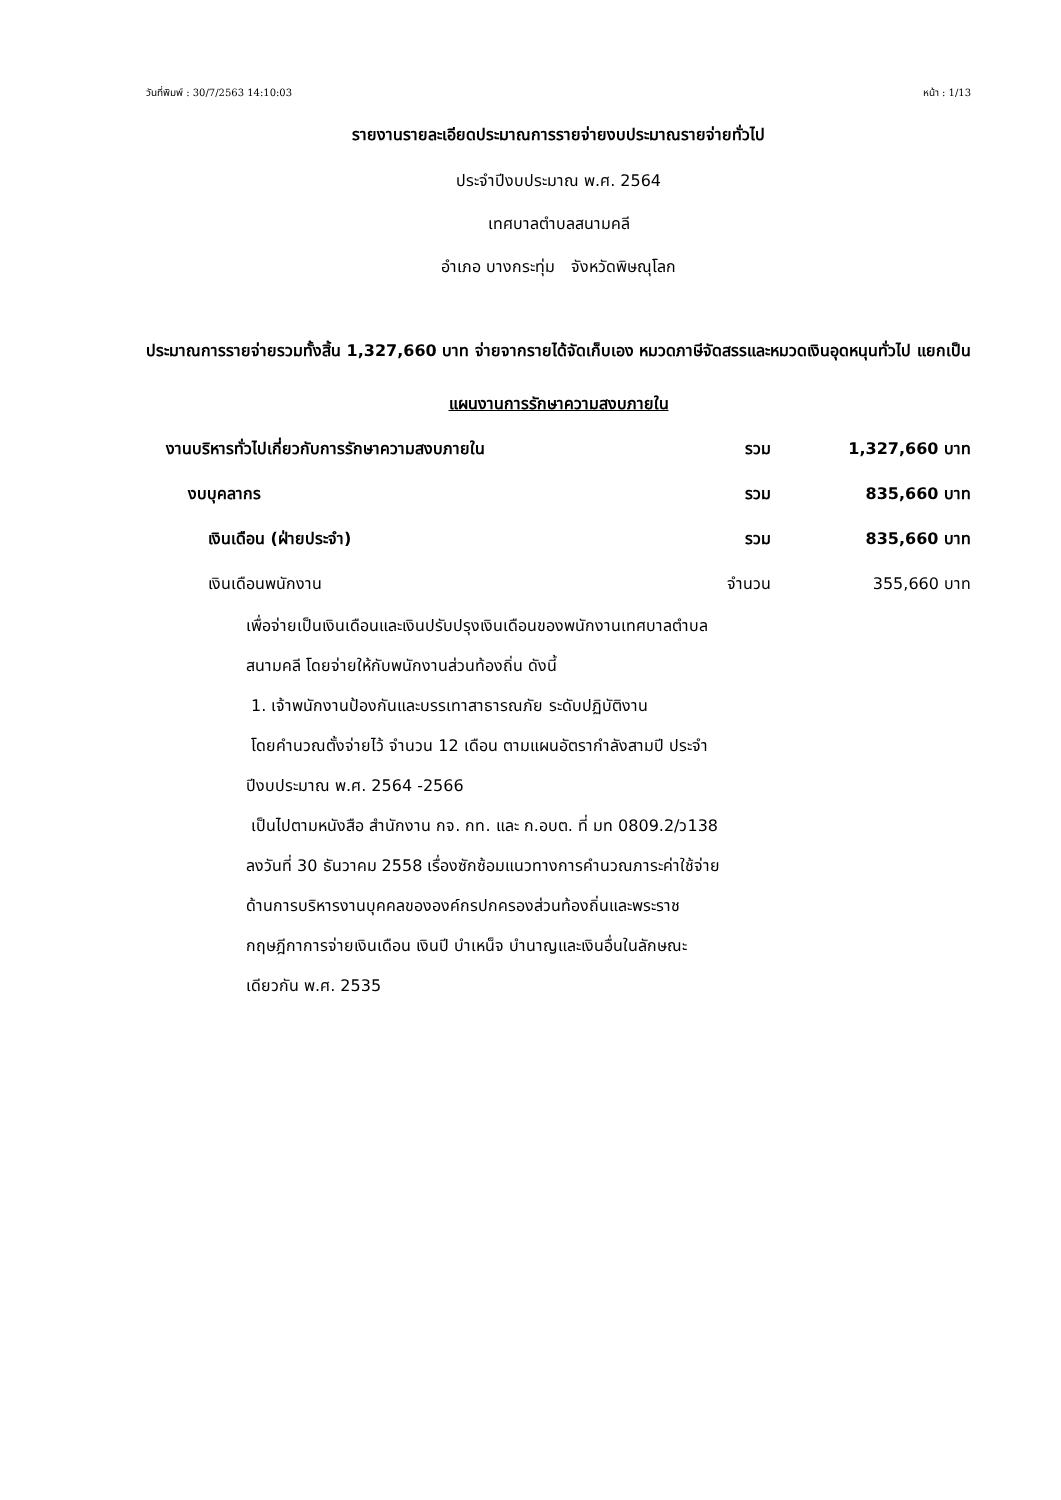วันที่พิมพ์ : 30/7/2563 14:10:03 หน้า : 1/13
รายงานรายละเอียดประมาณการรายจ่ายงบประมาณรายจ่ายทั่วไป
ประจำปีงบประมาณ พ.ศ. 2564
เทศบาลตำบลสนามคลี
อำเภอ บางกระทุ่ม จังหวัดพิษณุโลก
ประมาณการรายจ่ายรวมทั้งสิ้น 1,327,660 บาท จ่ายจากรายได้จัดเก็บเอง หมวดภาษีจัดสรรและหมวดเงินอุดหนุนทั่วไป แยกเป็น
แผนงานการรักษาความสงบภายใน
| งานบริหารทั่วไปเกี่ยวกับการรักษาความสงบภายใน | รวม | 1,327,660 บาท |
| งบบุคลากร | รวม | 835,660 บาท |
| เงินเดือน (ฝ่ายประจำ) | รวม | 835,660 บาท |
| เงินเดือนพนักงาน | จำนวน | 355,660 บาท |
เพื่อจ่ายเป็นเงินเดือนและเงินปรับปรุงเงินเดือนของพนักงานเทศบาลตำบลสนามคลี โดยจ่ายให้กับพนักงานส่วนท้องถิ่น ดังนี้
1. เจ้าพนักงานป้องกันและบรรเทาสาธารณภัย ระดับปฏิบัติงาน
โดยคำนวณตั้งจ่ายไว้ จำนวน 12 เดือน ตามแผนอัตรากำลังสามปี ประจำปีงบประมาณ พ.ศ. 2564 -2566
เป็นไปตามหนังสือ สำนักงาน กจ. กท. และ ก.อบต. ที่ มท 0809.2/ว138 ลงวันที่ 30 ธันวาคม 2558 เรื่องซักซ้อมแนวทางการคำนวณภาระค่าใช้จ่ายด้านการบริหารงานบุคคลขององค์กรปกครองส่วนท้องถิ่นและพระราชกฤษฎีกาการจ่ายเงินเดือน เงินปี บำเหน็จ บำนาญและเงินอื่นในลักษณะเดียวกัน พ.ศ. 2535